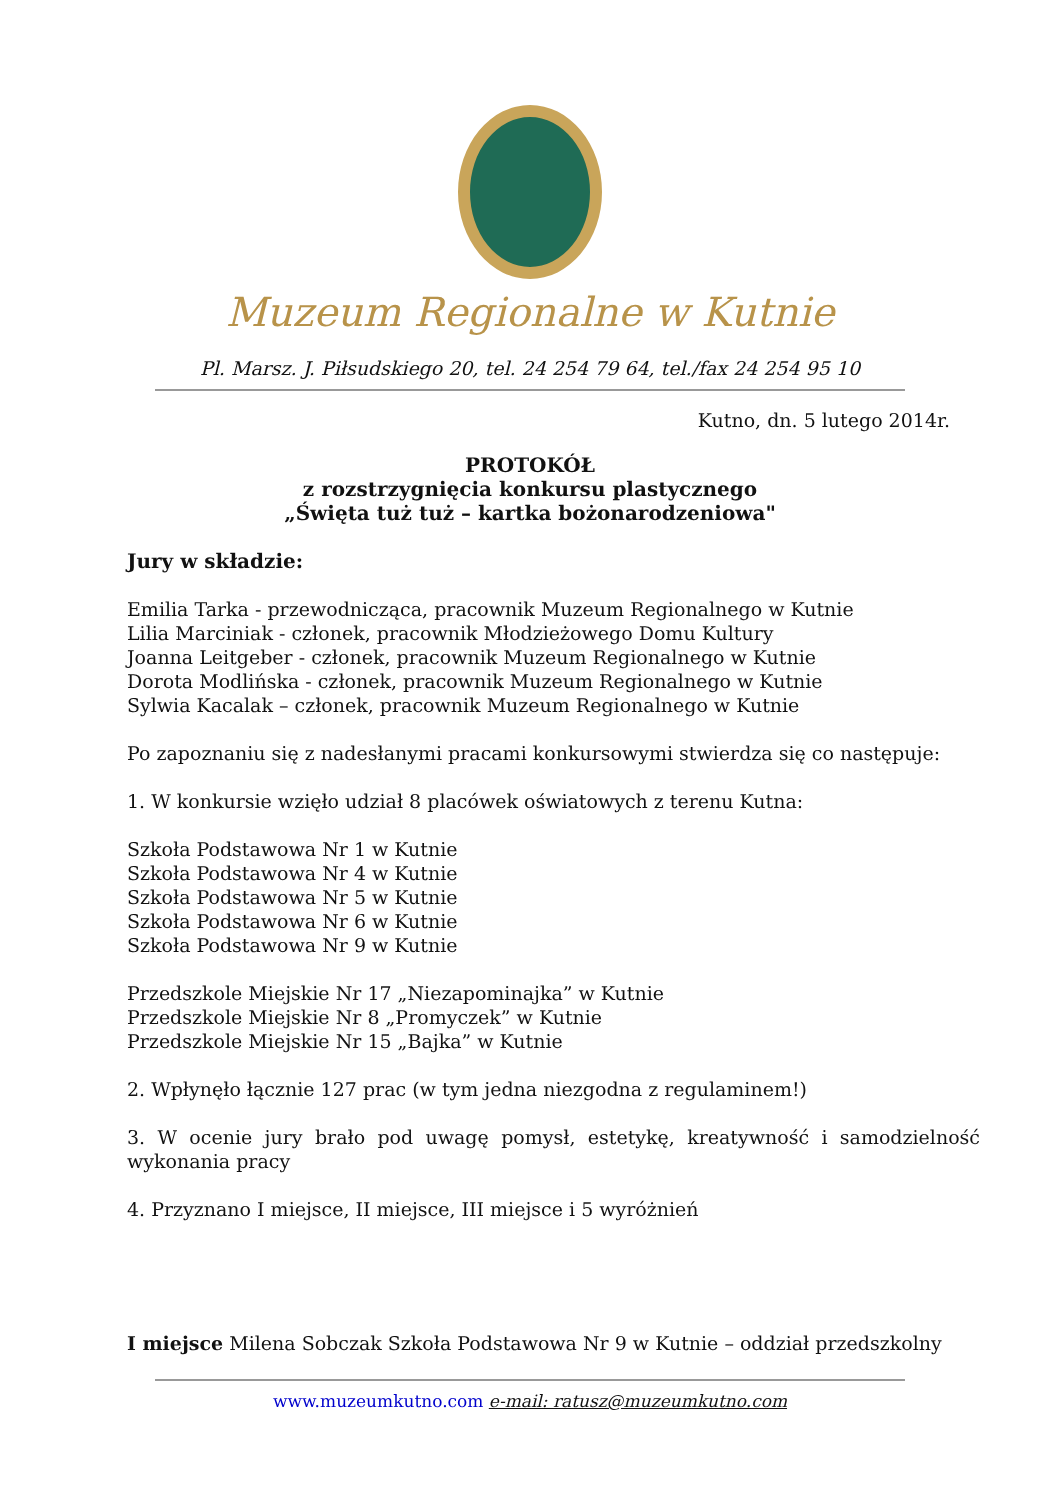Muzeum Regionalne w Kutnie
Pl. Marsz. J. Piłsudskiego 20, tel. 24 254 79 64, tel./fax 24 254 95 10
Kutno, dn. 5 lutego 2014r.
PROTOKÓŁ
z rozstrzygnięcia konkursu plastycznego
„Święta tuż tuż – kartka bożonarodzeniowa"
Jury w składzie:
Emilia Tarka - przewodnicząca, pracownik Muzeum Regionalnego w Kutnie
Lilia Marciniak - członek, pracownik Młodzieżowego Domu Kultury
Joanna Leitgeber - członek, pracownik Muzeum Regionalnego w Kutnie
Dorota Modlińska - członek, pracownik Muzeum Regionalnego w Kutnie
Sylwia Kacalak – członek, pracownik Muzeum Regionalnego w Kutnie
Po zapoznaniu się z nadesłanymi pracami konkursowymi stwierdza się co następuje:
1. W konkursie wzięło udział 8 placówek oświatowych z terenu Kutna:
Szkoła Podstawowa Nr 1 w Kutnie
Szkoła Podstawowa Nr 4 w Kutnie
Szkoła Podstawowa Nr 5 w Kutnie
Szkoła Podstawowa Nr 6 w Kutnie
Szkoła Podstawowa Nr 9 w Kutnie
Przedszkole Miejskie Nr 17 „Niezapominajka” w Kutnie
Przedszkole Miejskie Nr 8 „Promyczek” w Kutnie
Przedszkole Miejskie Nr 15 „Bajka” w Kutnie
2. Wpłynęło łącznie 127 prac (w tym jedna niezgodna z regulaminem!)
3. W ocenie jury brało pod uwagę pomysł, estetykę, kreatywność i samodzielność wykonania pracy
4. Przyznano I miejsce, II miejsce, III miejsce i 5 wyróżnień
I miejsce Milena Sobczak Szkoła Podstawowa Nr 9 w Kutnie – oddział przedszkolny
www.muzeumkutno.com e-mail: ratusz@muzeumkutno.com